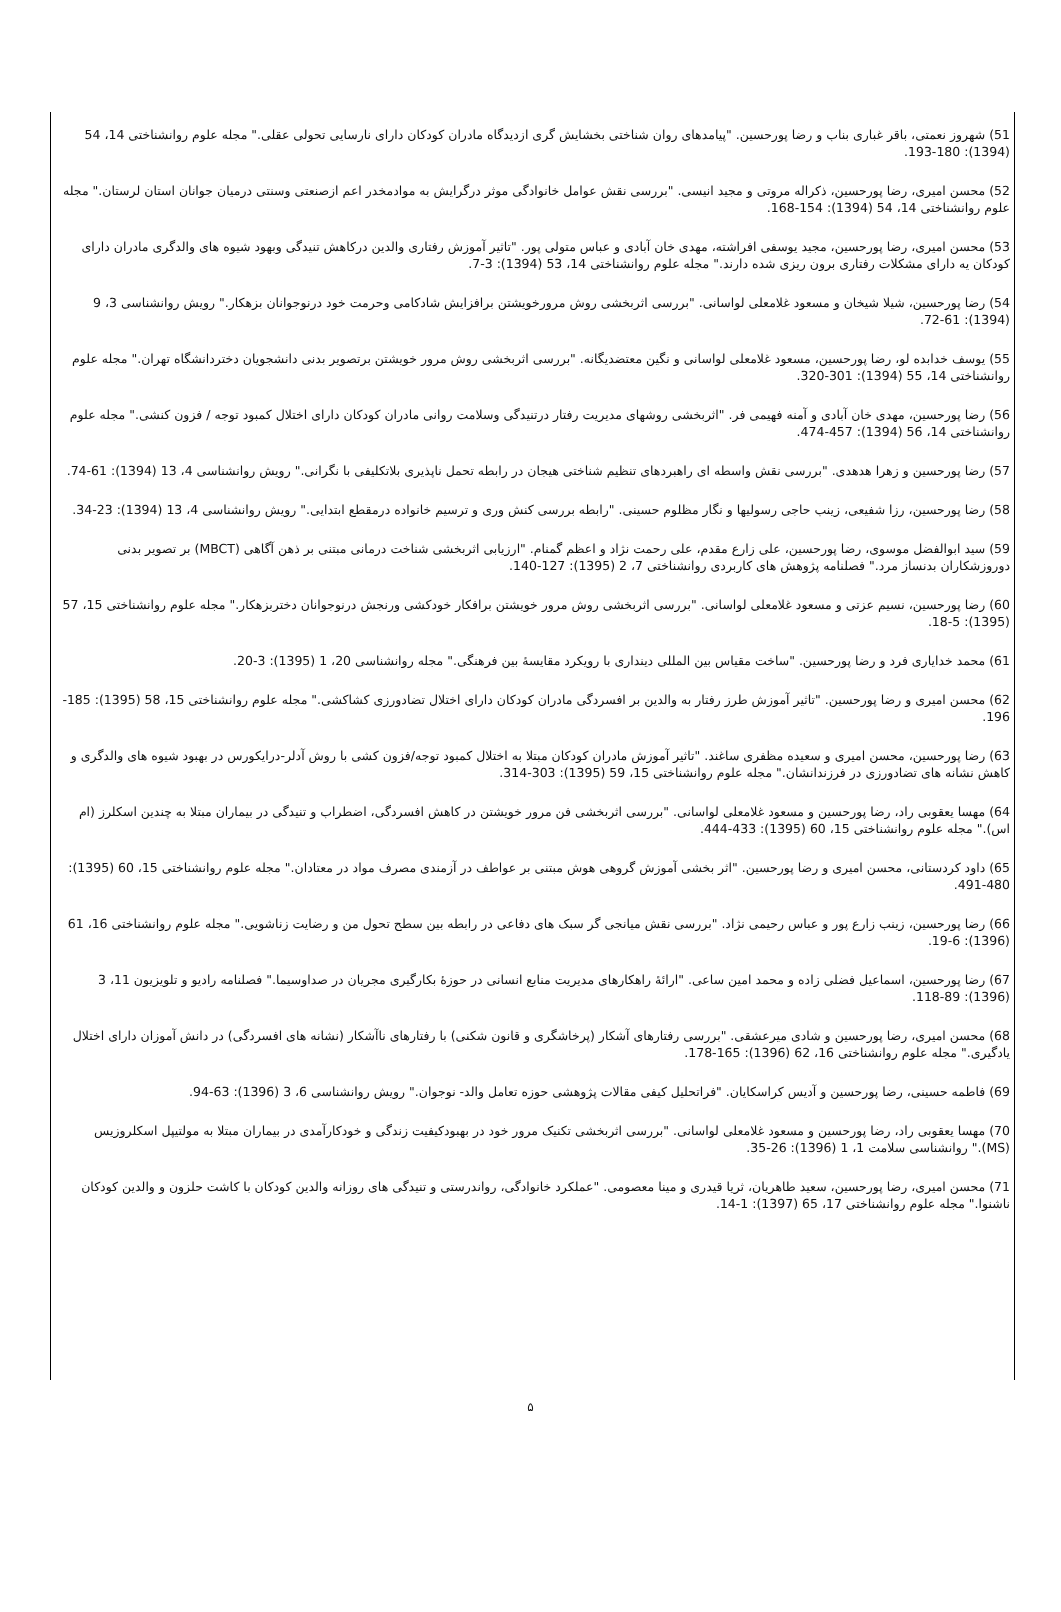51) شهروز نعمتی، باقر غباری بناب و رضا پورحسین. "پیامدهای روان شناختی بخشایش گری ازدیدگاه مادران کودکان دارای نارسایی تحولی عقلی." مجله علوم روانشناختی 14، 54 (1394): 180-193.
52) محسن امیری، رضا پورحسین، ذکراله مروتی و مجید انیسی. "بررسی نقش عوامل خانوادگی موثر درگرایش به موادمخدر اعم ازصنعتی وسنتی درمیان جوانان استان لرستان." مجله علوم روانشناختی 14، 54 (1394): 154-168.
53) محسن امیری، رضا پورحسین، مجید یوسفی افراشته، مهدی خان آبادی و عباس متولی پور. "تاثیر آموزش رفتاری والدین درکاهش تنیدگی وبهود شیوه های والدگری مادران دارای کودکان یه دارای مشکلات رفتاری برون ریزی شده دارند." مجله علوم روانشناختی 14، 53 (1394): 3-7.
54) رضا پورحسین، شیلا شیخان و مسعود غلامعلی لواسانی. "بررسی اثربخشی روش مرورخویشتن برافزایش شادکامی وحرمت خود درنوجوانان بزهکار." رویش روانشناسی 3، 9 (1394): 61-72.
55) یوسف خدابده لو، رضا پورحسین، مسعود غلامعلی لواسانی و نگین معتضدیگانه. "بررسی اثربخشی روش مرور خویشتن برتصویر بدنی دانشجویان دختردانشگاه تهران." مجله علوم روانشناختی 14، 55 (1394): 301-320.
56) رضا پورحسین، مهدی خان آبادی و آمنه فهیمی فر. "اثربخشی روشهای مدیریت رفتار درتنیدگی وسلامت روانی مادران کودکان دارای اختلال کمبود توجه / فزون کنشی." مجله علوم روانشناختی 14، 56 (1394): 457-474.
57) رضا پورحسین و زهرا هدهدی. "بررسی نقش واسطه ای راهبردهای تنظیم شناختی هیجان در رابطه تحمل ناپذیری بلاتکلیفی با نگرانی." رویش روانشناسی 4، 13 (1394): 61-74.
58) رضا پورحسین، رزا شفیعی، زینب حاجی رسولیها و نگار مظلوم حسینی. "رابطه بررسی کنش وری و ترسیم خانواده درمقطع ابتدایی." رویش روانشناسی 4، 13 (1394): 23-34.
59) سید ابوالفضل موسوی، رضا پورحسین، علی زارع مقدم، علی رحمت نژاد و اعظم گمنام. "ارزیابی اثربخشی شناخت درمانی مبتنی بر ذهن آگاهی (MBCT) بر تصویر بدنی دوروزشکاران بدنساز مرد." فصلنامه پژوهش های کاربردی روانشناختی 7، 2 (1395): 127-140.
60) رضا پورحسین، نسیم عزتی و مسعود غلامعلی لواسانی. "بررسی اثربخشی روش مرور خویشتن برافکار خودکشی ورنجش درنوجوانان دختربزهکار." مجله علوم روانشناختی 15، 57 (1395): 5-18.
61) محمد خدایاری فرد و رضا پورحسین. "ساخت مقیاس بین المللی دینداری با رویکرد مقایسهٔ بین فرهنگی." مجله روانشناسی 20، 1 (1395): 3-20.
62) محسن امیری و رضا پورحسین. "تاثیر آموزش طرز رفتار به والدین بر افسردگی مادران کودکان دارای اختلال تضادورزی کشاکشی." مجله علوم روانشناختی 15، 58 (1395): 185-196.
63) رضا پورحسین، محسن امیری و سعیده مظفری ساغند. "تاثیر آموزش مادران کودکان مبتلا به اختلال کمبود توجه/فزون کشی با روش آدلر-درایکورس در بهبود شیوه های والدگری و کاهش نشانه های تضادورزی در فرزندانشان." مجله علوم روانشناختی 15، 59 (1395): 303-314.
64) مهسا یعقوبی راد، رضا پورحسین و مسعود غلامعلی لواسانی. "بررسی اثربخشی فن مرور خویشتن در کاهش افسردگی، اضطراب و تنیدگی در بیماران مبتلا به چندین اسکلرز (ام اس)." مجله علوم روانشناختی 15، 60 (1395): 433-444.
65) داود کردستانی، محسن امیری و رضا پورحسین. "اثر بخشی آموزش گروهی هوش مبتنی بر عواطف در آزمندی مصرف مواد در معتادان." مجله علوم روانشناختی 15، 60 (1395): 480-491.
66) رضا پورحسین، زینب زارع پور و عباس رحیمی نژاد. "بررسی نقش میانجی گر سبک های دفاعی در رابطه بین سطح تحول من و رضایت زناشویی." مجله علوم روانشناختی 16، 61 (1396): 6-19.
67) رضا پورحسین، اسماعیل فضلی زاده و محمد امین ساعی. "ارائهٔ راهکارهای مدیریت منابع انسانی در حوزهٔ بکارگیری مجریان در صداوسیما." فصلنامه رادیو و تلویزیون 11، 3 (1396): 89-118.
68) محسن امیری، رضا پورحسین و شادی میرعشقی. "بررسی رفتارهای آشکار (پرخاشگری و قانون شکنی) با رفتارهای ناآشکار (نشانه های افسردگی) در دانش آموزان دارای اختلال یادگیری." مجله علوم روانشناختی 16، 62 (1396): 165-178.
69) فاطمه حسینی، رضا پورحسین و آدیس کراسکایان. "فراتحلیل کیفی مقالات پژوهشی حوزه تعامل والد- نوجوان." رویش روانشناسی 6، 3 (1396): 63-94.
70) مهسا یعقوبی راد، رضا پورحسین و مسعود غلامعلی لواسانی. "بررسی اثربخشی تکنیک مرور خود در بهبودکیفیت زندگی و خودکارآمدی در بیماران مبتلا به مولتیپل اسکلروزیس (MS)." روانشناسی سلامت 1، 1 (1396): 26-35.
71) محسن امیری، رضا پورحسین، سعید طاهریان، ثریا قیدری و مینا معصومی. "عملکرد خانوادگی، رواندرستی و تنیدگی های روزانه والدین کودکان با کاشت حلزون و والدین کودکان ناشنوا." مجله علوم روانشناختی 17، 65 (1397): 1-14.
۵